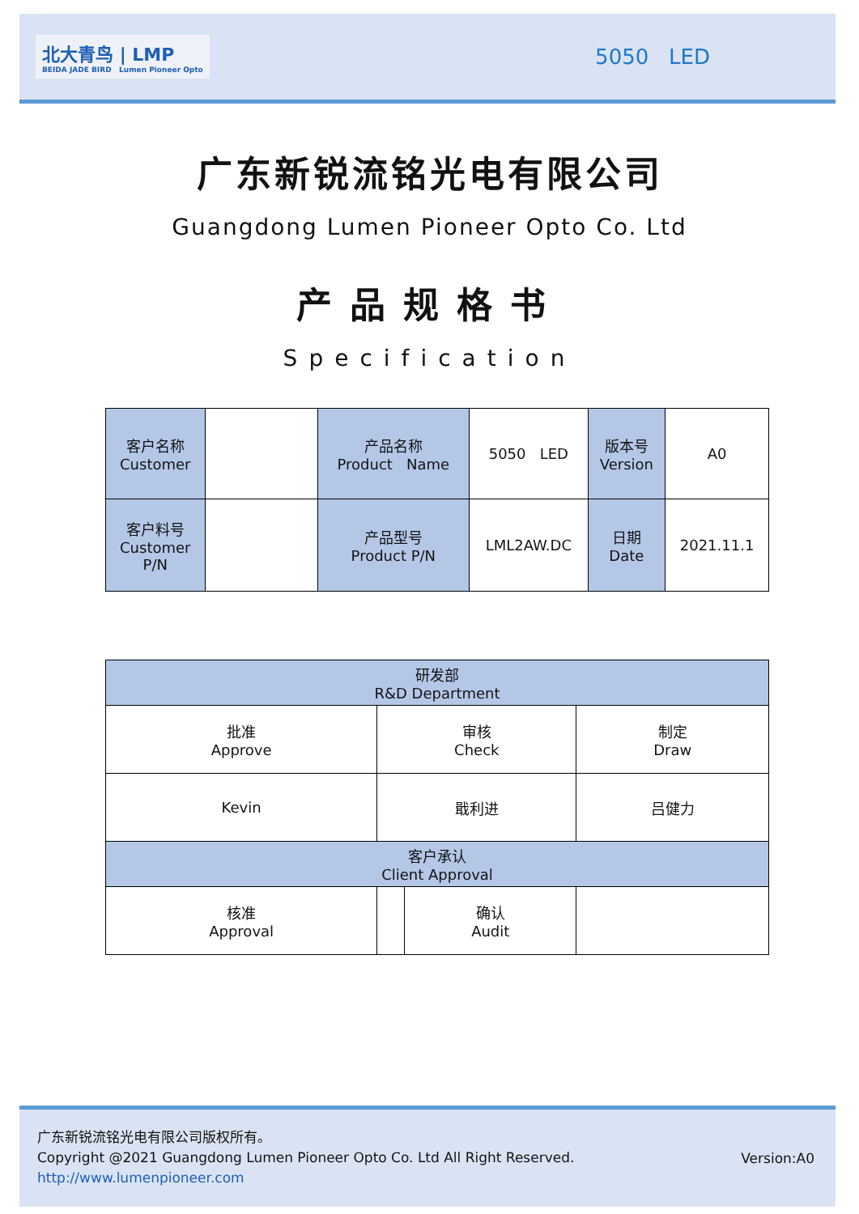北大青鸟 | LMP
BEIDA JADE BIRD Lumen Pioneer Opto
5050 LED
广东新锐流铭光电有限公司
Guangdong Lumen Pioneer Opto Co. Ltd
产品规格书
Specification
| 客户名称 Customer | | 产品名称 Product Name | 5050 LED | 版本号 Version | A0 |
| 客户料号 Customer P/N | | 产品型号 Product P/N | LML2AW.DC | 日期 Date | 2021.11.1 |
| 研发部 R&D Department | | | |
| 批准 Approve | 审核 Check | | 制定 Draw |
| Kevin | 戢利进 | | 吕健力 |
| 客户承认 Client Approval | | | |
| 核准 Approval | | 确认 Audit | |
广东新锐流铭光电有限公司版权所有。
Copyright @2021 Guangdong Lumen Pioneer Opto Co. Ltd All Right Reserved.
http://www.lumenpioneer.com
Version:A0